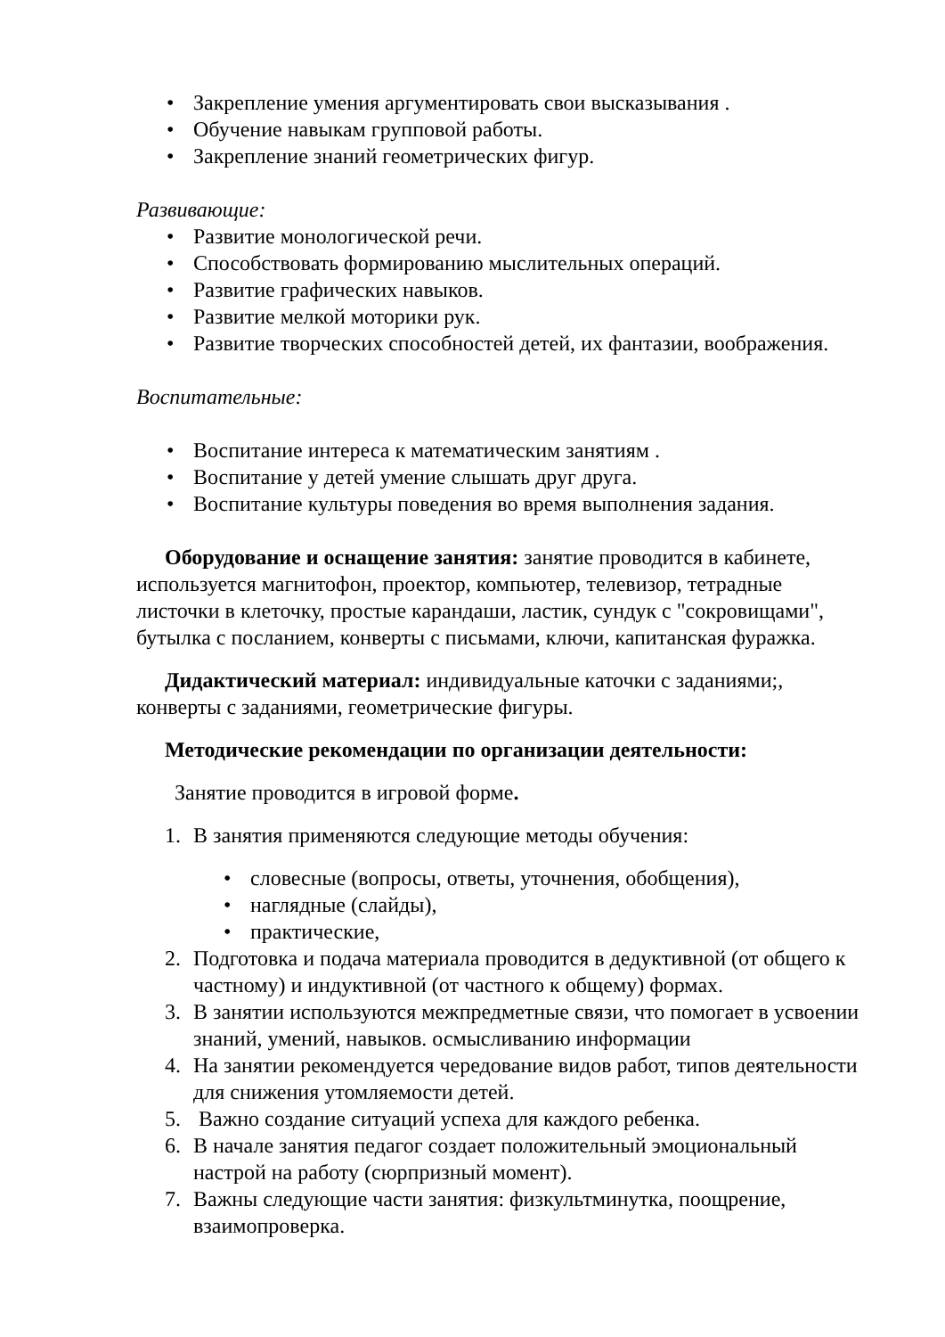• Закрепление умения аргументировать свои высказывания .
• Обучение навыкам групповой работы.
• Закрепление знаний геометрических фигур.
Развивающие:
• Развитие монологической речи.
• Способствовать формированию мыслительных операций.
• Развитие графических навыков.
• Развитие мелкой моторики рук.
• Развитие творческих способностей детей, их фантазии, воображения.
Воспитательные:
• Воспитание интереса к математическим занятиям .
• Воспитание у детей умение слышать друг друга.
• Воспитание культуры поведения во время выполнения задания.
Оборудование и оснащение занятия: занятие проводится в кабинете, используется магнитофон, проектор, компьютер, телевизор, тетрадные листочки в клеточку, простые карандаши, ластик, сундук с "сокровищами", бутылка с посланием, конверты с письмами, ключи, капитанская фуражка.
Дидактический материал: индивидуальные каточки с заданиями;, конверты с заданиями, геометрические фигуры.
Методические рекомендации по организации деятельности:
Занятие проводится в игровой форме.
1. В занятия применяются следующие методы обучения:
• словесные (вопросы, ответы, уточнения, обобщения),
• наглядные (слайды),
• практические,
2. Подготовка и подача материала проводится в дедуктивной (от общего к частному) и индуктивной (от частного к общему) формах.
3. В занятии используются межпредметные связи, что помогает в усвоении знаний, умений, навыков. осмысливанию информации
4. На занятии рекомендуется чередование видов работ, типов деятельности для снижения утомляемости детей.
5. Важно создание ситуаций успеха для каждого ребенка.
6. В начале занятия педагог создает положительный эмоциональный настрой на работу (сюрпризный момент).
7. Важны следующие части занятия: физкультминутка, поощрение, взаимопроверка.